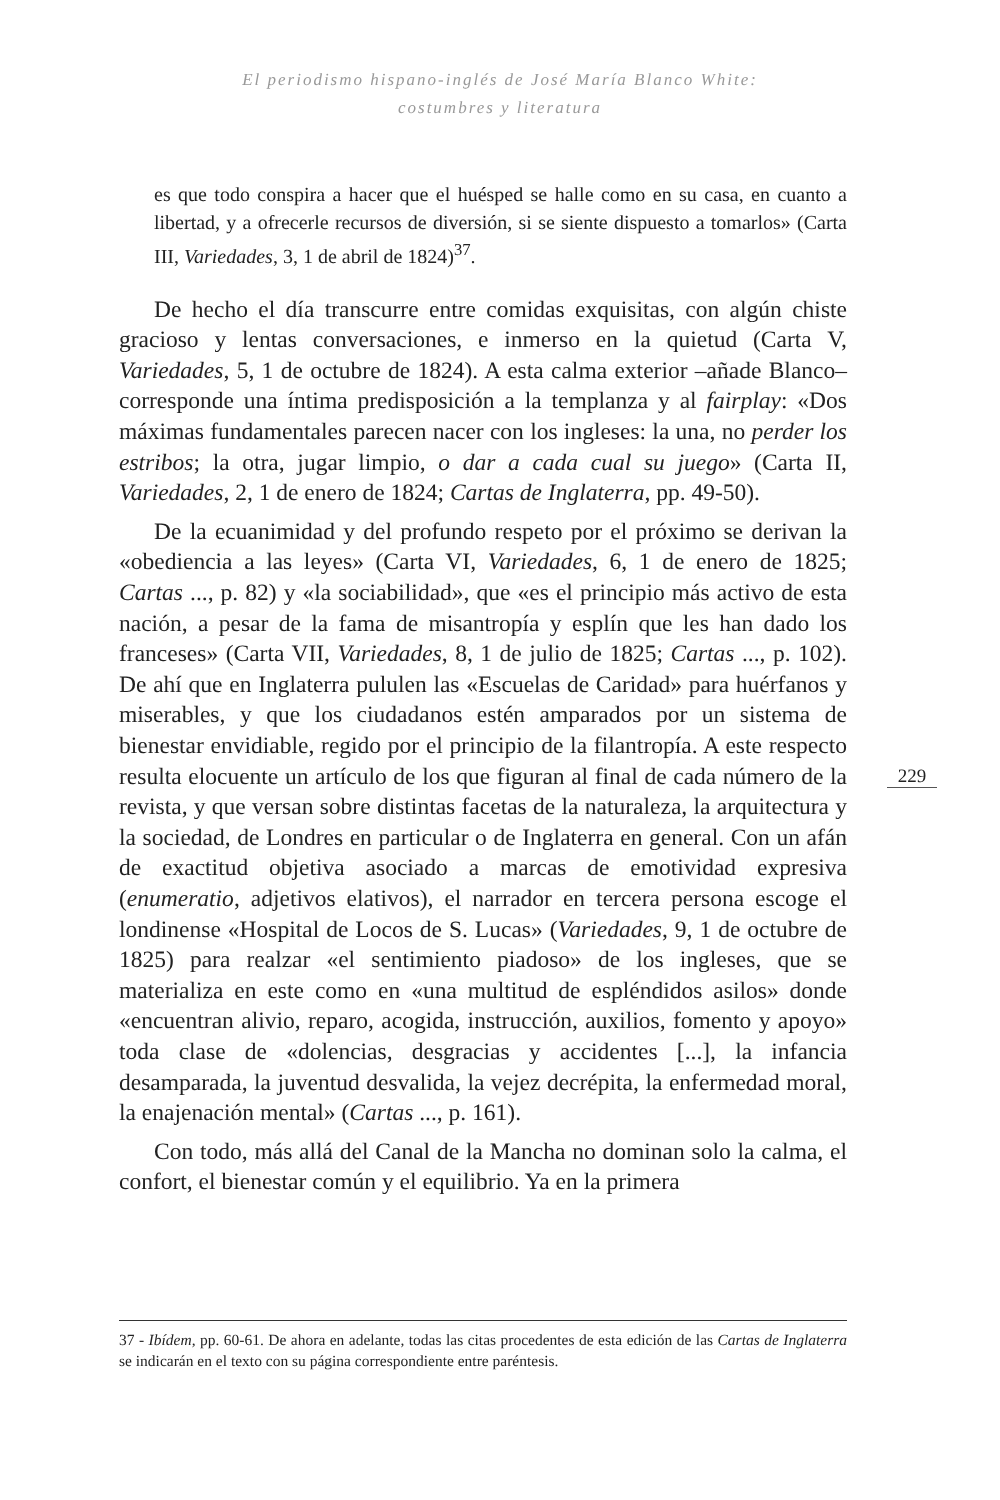El periodismo hispano-inglés de José María Blanco White:
costumbres y literatura
es que todo conspira a hacer que el huésped se halle como en su casa, en cuanto a libertad, y a ofrecerle recursos de diversión, si se siente dispuesto a tomarlos» (Carta III, Variedades, 3, 1 de abril de 1824)<sup>37</sup>.
De hecho el día transcurre entre comidas exquisitas, con algún chiste gracioso y lentas conversaciones, e inmerso en la quietud (Carta V, Variedades, 5, 1 de octubre de 1824). A esta calma exterior –añade Blanco– corresponde una íntima predisposición a la templanza y al fairplay: «Dos máximas fundamentales parecen nacer con los ingleses: la una, no perder los estribos; la otra, jugar limpio, o dar a cada cual su juego» (Carta II, Variedades, 2, 1 de enero de 1824; Cartas de Inglaterra, pp. 49-50).
De la ecuanimidad y del profundo respeto por el próximo se derivan la «obediencia a las leyes» (Carta VI, Variedades, 6, 1 de enero de 1825; Cartas ..., p. 82) y «la sociabilidad», que «es el principio más activo de esta nación, a pesar de la fama de misantropía y esplín que les han dado los franceses» (Carta VII, Variedades, 8, 1 de julio de 1825; Cartas ..., p. 102). De ahí que en Inglaterra pululen las «Escuelas de Caridad» para huérfanos y miserables, y que los ciudadanos estén amparados por un sistema de bienestar envidiable, regido por el principio de la filantropía. A este respecto resulta elocuente un artículo de los que figuran al final de cada número de la revista, y que versan sobre distintas facetas de la naturaleza, la arquitectura y la sociedad, de Londres en particular o de Inglaterra en general. Con un afán de exactitud objetiva asociado a marcas de emotividad expresiva (enumeratio, adjetivos elativos), el narrador en tercera persona escoge el londinense «Hospital de Locos de S. Lucas» (Variedades, 9, 1 de octubre de 1825) para realzar «el sentimiento piadoso» de los ingleses, que se materializa en este como en «una multitud de espléndidos asilos» donde «encuentran alivio, reparo, acogida, instrucción, auxilios, fomento y apoyo» toda clase de «dolencias, desgracias y accidentes [...], la infancia desamparada, la juventud desvalida, la vejez decrépita, la enfermedad moral, la enajenación mental» (Cartas ..., p. 161).
Con todo, más allá del Canal de la Mancha no dominan solo la calma, el confort, el bienestar común y el equilibrio. Ya en la primera
229
37 - Ibídem, pp. 60-61. De ahora en adelante, todas las citas procedentes de esta edición de las Cartas de Inglaterra se indicarán en el texto con su página correspondiente entre paréntesis.